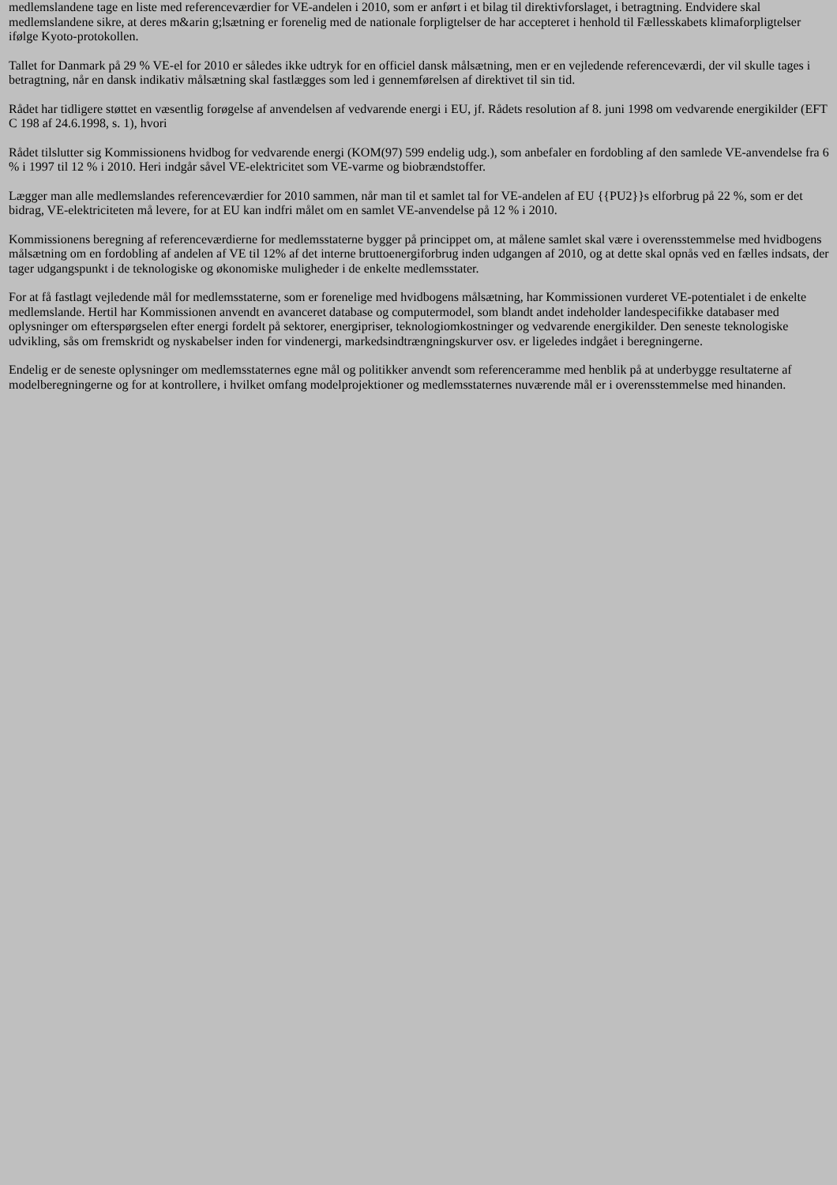medlemslandene tage en liste med referenceværdier for VE-andelen i 2010, som er anført i et bilag til direktivforslaget, i betragtning. Endvidere skal medlemslandene sikre, at deres m&arin g;lsætning er forenelig med de nationale forpligtelser de har accepteret i henhold til Fællesskabets klimaforpligtelser ifølge Kyoto-protokollen.
Tallet for Danmark på 29 % VE-el for 2010 er således ikke udtryk for en officiel dansk målsætning, men er en vejledende referenceværdi, der vil skulle tages i betragtning, når en dansk indikativ målsætning skal fastlægges som led i gennemførelsen af direktivet til sin tid.
Rådet har tidligere støttet en væsentlig forøgelse af anvendelsen af vedvarende energi i EU, jf. Rådets resolution af 8. juni 1998 om vedvarende energikilder (EFT C 198 af 24.6.1998, s. 1), hvori
Rådet tilslutter sig Kommissionens hvidbog for vedvarende energi (KOM(97) 599 endelig udg.), som anbefaler en fordobling af den samlede VE-anvendelse fra 6 % i 1997 til 12 % i 2010. Heri indgår såvel VE-elektricitet som VE-varme og biobrændstoffer.
Lægger man alle medlemslandes referenceværdier for 2010 sammen, når man til et samlet tal for VE-andelen af EU {{PU2}}s elforbrug på 22 %, som er det bidrag, VE-elektriciteten må levere, for at EU kan indfri målet om en samlet VE-anvendelse på 12 % i 2010.
Kommissionens beregning af referenceværdierne for medlemsstaterne bygger på princippet om, at målene samlet skal være i overensstemmelse med hvidbogens målsætning om en fordobling af andelen af VE til 12% af det interne bruttoenergiforbrug inden udgangen af 2010, og at dette skal opnås ved en fælles indsats, der tager udgangspunkt i de teknologiske og økonomiske muligheder i de enkelte medlemsstater.
For at få fastlagt vejledende mål for medlemsstaterne, som er forenelige med hvidbogens målsætning, har Kommissionen vurderet VE-potentialet i de enkelte medlemslande. Hertil har Kommissionen anvendt en avanceret database og computermodel, som blandt andet indeholder landespecifikke databaser med oplysninger om efterspørgselen efter energi fordelt på sektorer, energipriser, teknologiomkostninger og vedvarende energikilder. Den seneste teknologiske udvikling, sås om fremskridt og nyskabelser inden for vindenergi, markedsindtrængningskurver osv. er ligeledes indgået i beregningerne.
Endelig er de seneste oplysninger om medlemsstaternes egne mål og politikker anvendt som referenceramme med henblik på at underbygge resultaterne af modelberegningerne og for at kontrollere, i hvilket omfang modelprojektioner og medlemsstaternes nuværende mål er i overensstemmelse med hinanden.